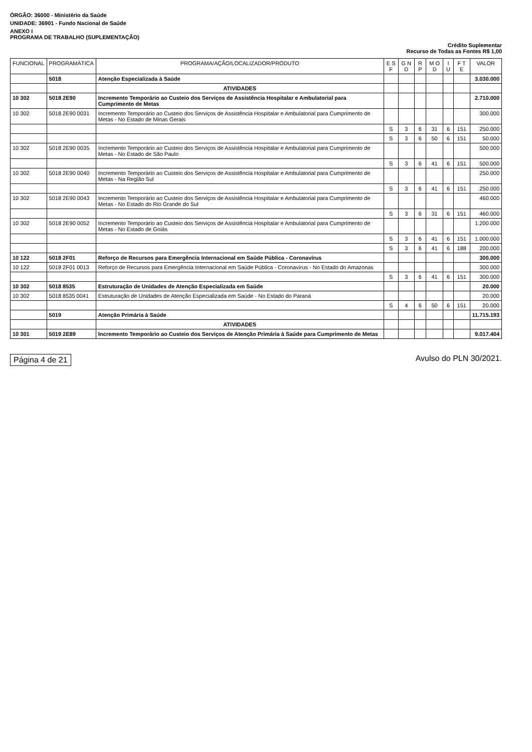ÓRGÃO: 36000 - Ministério da Saúde
UNIDADE: 36901 - Fundo Nacional de Saúde
ANEXO I
PROGRAMA DE TRABALHO (SUPLEMENTAÇÃO)
Crédito Suplementar
Recurso de Todas as Fontes R$ 1,00
| FUNCIONAL | PROGRAMÁTICA | PROGRAMA/AÇÃO/LOCALIZADOR/PRODUTO | E S F | G N D | R P | M O D | I U | F T E | VALOR |
| --- | --- | --- | --- | --- | --- | --- | --- | --- | --- |
| | 5018 | Atenção Especializada à Saúde | | | | | | | 3.030.000 |
| | | ATIVIDADES | | | | | | | |
| 10 302 | 5018 2E90 | Incremento Temporário ao Custeio dos Serviços de Assistência Hospitalar e Ambulatorial para Cumprimento de Metas | | | | | | | 2.710.000 |
| 10 302 | 5018 2E90 0031 | Incremento Temporário ao Custeio dos Serviços de Assistência Hospitalar e Ambulatorial para Cumprimento de Metas - No Estado de Minas Gerais | | | | | | | 300.000 |
| | | | S | 3 | 6 | 31 | 6 | 151 | 250.000 |
| | | | S | 3 | 6 | 50 | 6 | 151 | 50.000 |
| 10 302 | 5018 2E90 0035 | Incremento Temporário ao Custeio dos Serviços de Assistência Hospitalar e Ambulatorial para Cumprimento de Metas - No Estado de São Paulo | | | | | | | 500.000 |
| | | | S | 3 | 6 | 41 | 6 | 151 | 500.000 |
| 10 302 | 5018 2E90 0040 | Incremento Temporário ao Custeio dos Serviços de Assistência Hospitalar e Ambulatorial para Cumprimento de Metas - Na Região Sul | | | | | | | 250.000 |
| | | | S | 3 | 6 | 41 | 6 | 151 | 250.000 |
| 10 302 | 5018 2E90 0043 | Incremento Temporário ao Custeio dos Serviços de Assistência Hospitalar e Ambulatorial para Cumprimento de Metas - No Estado do Rio Grande do Sul | | | | | | | 460.000 |
| | | | S | 3 | 6 | 31 | 6 | 151 | 460.000 |
| 10 302 | 5018 2E90 0052 | Incremento Temporário ao Custeio dos Serviços de Assistência Hospitalar e Ambulatorial para Cumprimento de Metas - No Estado de Goiás | | | | | | | 1.200.000 |
| | | | S | 3 | 6 | 41 | 6 | 151 | 1.000.000 |
| | | | S | 3 | 6 | 41 | 6 | 188 | 200.000 |
| 10 122 | 5018 2F01 | Reforço de Recursos para Emergência Internacional em Saúde Pública - Coronavírus | | | | | | | 300.000 |
| 10 122 | 5018 2F01 0013 | Reforço de Recursos para Emergência Internacional em Saúde Pública - Coronavírus - No Estado do Amazonas | | | | | | | 300.000 |
| | | | S | 3 | 6 | 41 | 6 | 151 | 300.000 |
| 10 302 | 5018 8535 | Estruturação de Unidades de Atenção Especializada em Saúde | | | | | | | 20.000 |
| 10 302 | 5018 8535 0041 | Estruturação de Unidades de Atenção Especializada em Saúde - No Estado do Paraná | | | | | | | 20.000 |
| | | | S | 4 | 6 | 50 | 6 | 151 | 20.000 |
| | 5019 | Atenção Primária à Saúde | | | | | | | 11.715.193 |
| | | ATIVIDADES | | | | | | | |
| 10 301 | 5019 2E89 | Incremento Temporário ao Custeio dos Serviços de Atenção Primária à Saúde para Cumprimento de Metas | | | | | | | 9.017.404 |
Página 4 de 21 Avulso do PLN 30/2021.